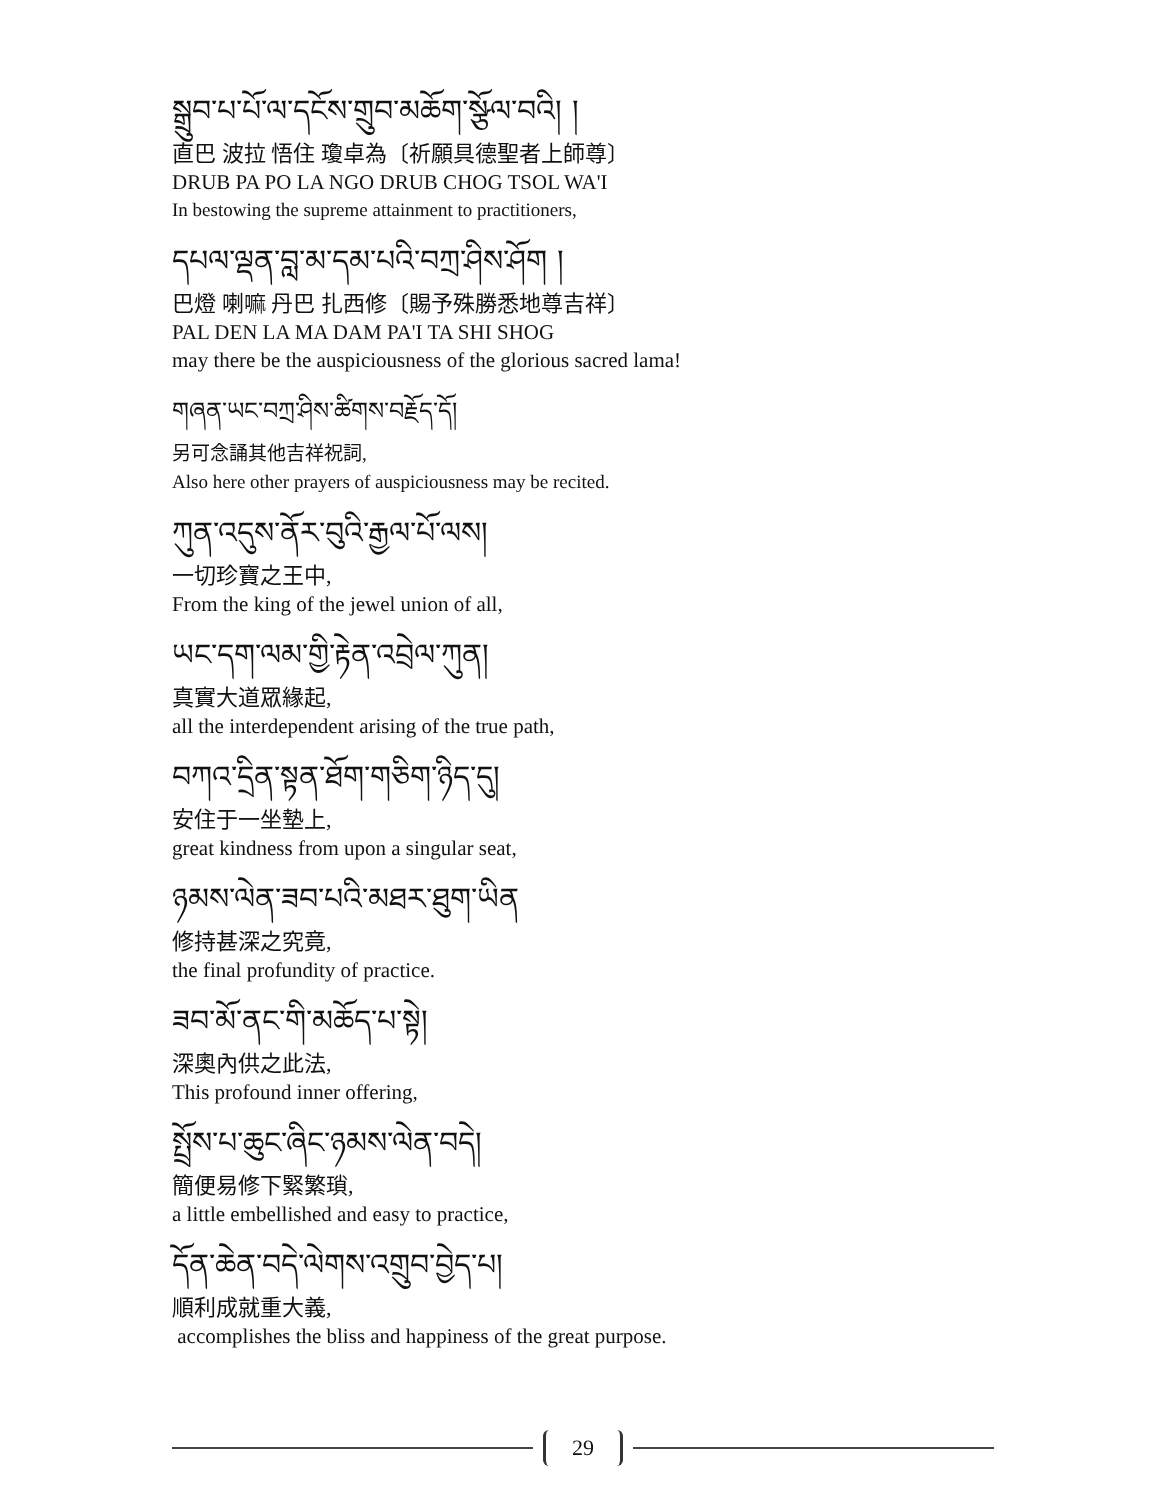སྒྲུབ་པ་པོ་ལ་དངོས་གྲུབ་མཆོག་སྩོལ་བའི། །
直巴 波拉 悟住 瓊卓為〔祈願具德聖者上師尊〕
DRUB PA PO LA NGO DRUB CHOG TSOL WA'I
In bestowing the supreme attainment to practitioners,
དཔལ་ལྡན་བླ་མ་དམ་པའི་བཀྲ་ཤིས་ཤོག །
巴燈 喇嘛 丹巴 扎西修〔賜予殊勝悉地尊吉祥〕
PAL DEN LA MA DAM PA'I TA SHI SHOG
may there be the auspiciousness of the glorious sacred lama!
གཞན་ཡང་བཀྲ་ཤིས་ཚིགས་བརྗོད་དོ།
另可念誦其他吉祥祝詞,
Also here other prayers of auspiciousness may be recited.
ཀུན་འདུས་ནོར་བུའི་རྒྱལ་པོ་ལས།
一切珍寶之王中,
From the king of the jewel union of all,
ཡང་དག་ལམ་གྱི་རྟེན་འབྲེལ་ཀུན།
真實大道眾緣起,
all the interdependent arising of the true path,
བཀའ་དྲིན་སྟན་ཐོག་གཅིག་ཉིད་དུ།
安住于一坐墊上,
great kindness from upon a singular seat,
ཉམས་ལེན་ཟབ་པའི་མཐར་ཐུག་ཡིན
修持甚深之究竟,
the final profundity of practice.
ཟབ་མོ་ནང་གི་མཆོད་པ་སྟེ།
深奧內供之此法,
This profound inner offering,
སྤྲོས་པ་ཆུང་ཞིང་ཉམས་ལེན་བདེ།
簡便易修下緊繁瑣,
a little embellished and easy to practice,
དོན་ཆེན་བདེ་ལེགས་འགྲུབ་བྱེད་པ།
順利成就重大義,
accomplishes the bliss and happiness of the great purpose.
29